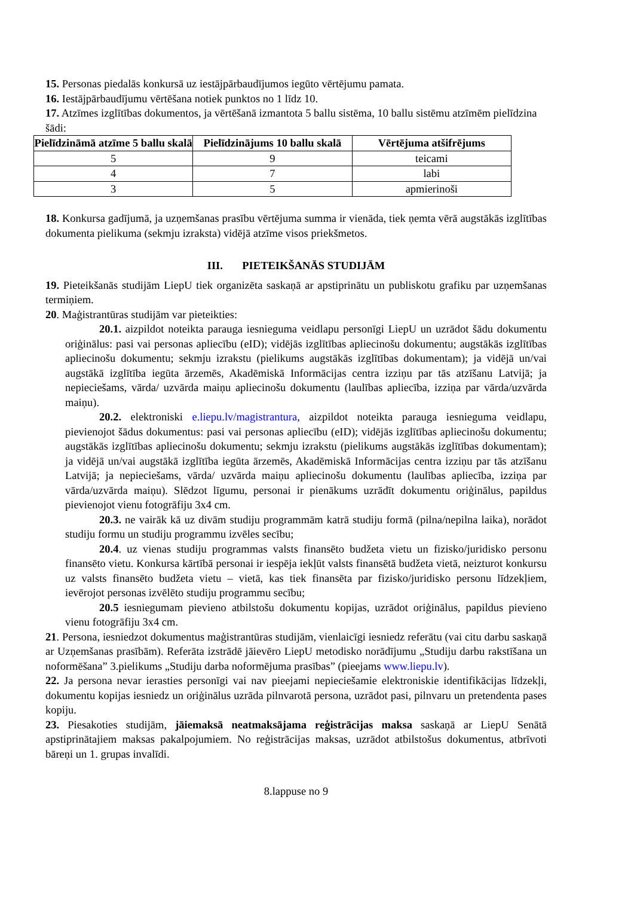15. Personas piedalās konkursā uz iestājpārbaudījumos iegūto vērtējumu pamata.
16. Iestājpārbaudījumu vērtēšana notiek punktos no 1 līdz 10.
17. Atzīmes izglītības dokumentos, ja vērtēšanā izmantota 5 ballu sistēma, 10 ballu sistēmu atzīmēm pielīdzina šādi:
| Pielīdzināmā atzīme 5 ballu skalā | Pielīdzinājums 10 ballu skalā | Vērtējuma atšifrējums |
| --- | --- | --- |
| 5 | 9 | teicami |
| 4 | 7 | labi |
| 3 | 5 | apmierinoši |
18. Konkursa gadījumā, ja uzņemšanas prasību vērtējuma summa ir vienāda, tiek ņemta vērā augstākās izglītības dokumenta pielikuma (sekmju izraksta) vidējā atzīme visos priekšmetos.
III. PIETEIKŠANĀS STUDIJĀM
19. Pieteikšanās studijām LiepU tiek organizēta saskaņā ar apstiprinātu un publiskotu grafiku par uzņemšanas termiņiem.
20. Maģistrantūras studijām var pieteikties:
20.1. aizpildot noteikta parauga iesnieguma veidlapu personīgi LiepU un uzrādot šādu dokumentu oriģinālus: pasi vai personas apliecību (eID); vidējās izglītības apliecinošu dokumentu; augstākās izglītības apliecinošu dokumentu; sekmju izrakstu (pielikums augstākās izglītības dokumentam); ja vidējā un/vai augstākā izglītība iegūta ārzemēs, Akadēmiskā Informācijas centra izziņu par tās atzīšanu Latvijā; ja nepieciešams, vārda/ uzvārda maiņu apliecinošu dokumentu (laulības apliecība, izziņa par vārda/uzvārda maiņu).
20.2. elektroniski e.liepu.lv/magistrantura, aizpildot noteikta parauga iesnieguma veidlapu, pievienojot šādus dokumentus: pasi vai personas apliecību (eID); vidējās izglītības apliecinošu dokumentu; augstākās izglītības apliecinošu dokumentu; sekmju izrakstu (pielikums augstākās izglītības dokumentam); ja vidējā un/vai augstākā izglītība iegūta ārzemēs, Akadēmiskā Informācijas centra izziņu par tās atzīšanu Latvijā; ja nepieciešams, vārda/ uzvārda maiņu apliecinošu dokumentu (laulības apliecība, izziņa par vārda/uzvārda maiņu). Slēdzot līgumu, personai ir pienākums uzrādīt dokumentu oriģinālus, papildus pievienojot vienu fotogrāfiju 3x4 cm.
20.3. ne vairāk kā uz divām studiju programmām katrā studiju formā (pilna/nepilna laika), norādot studiju formu un studiju programmu izvēles secību;
20.4. uz vienas studiju programmas valsts finansēto budžeta vietu un fizisko/juridisko personu finansēto vietu. Konkursa kārtībā personai ir iespēja iekļūt valsts finansētā budžeta vietā, neizturot konkursu uz valsts finansēto budžeta vietu – vietā, kas tiek finansēta par fizisko/juridisko personu līdzekļiem, ievērojot personas izvēlēto studiju programmu secību;
20.5 iesniegumam pievieno atbilstošu dokumentu kopijas, uzrādot oriģinālus, papildus pievieno vienu fotogrāfiju 3x4 cm.
21. Persona, iesniedzot dokumentus maģistrantūras studijām, vienlaicīgi iesniedz referātu (vai citu darbu saskaņā ar Uzņemšanas prasībām). Referāta izstrādē jāievēro LiepU metodisko norādījumu „Studiju darbu rakstīšana un noformēšana” 3.pielikums „Studiju darba noformējuma prasības” (pieejams www.liepu.lv).
22. Ja persona nevar ierasties personīgi vai nav pieejami nepieciešamie elektroniskie identifikācijas līdzekļi, dokumentu kopijas iesniedz un oriģinālus uzrāda pilnvarotā persona, uzrādot pasi, pilnvaru un pretendenta pases kopiju.
23. Piesakoties studijām, jāiemaksā neatmaksājama reģistrācijas maksa saskaņā ar LiepU Senātā apstiprinātajiem maksas pakalpojumiem. No reģistrācijas maksas, uzrādot atbilstošus dokumentus, atbrīvoti bāreņi un 1. grupas invalīdi.
8.lappuse no 9